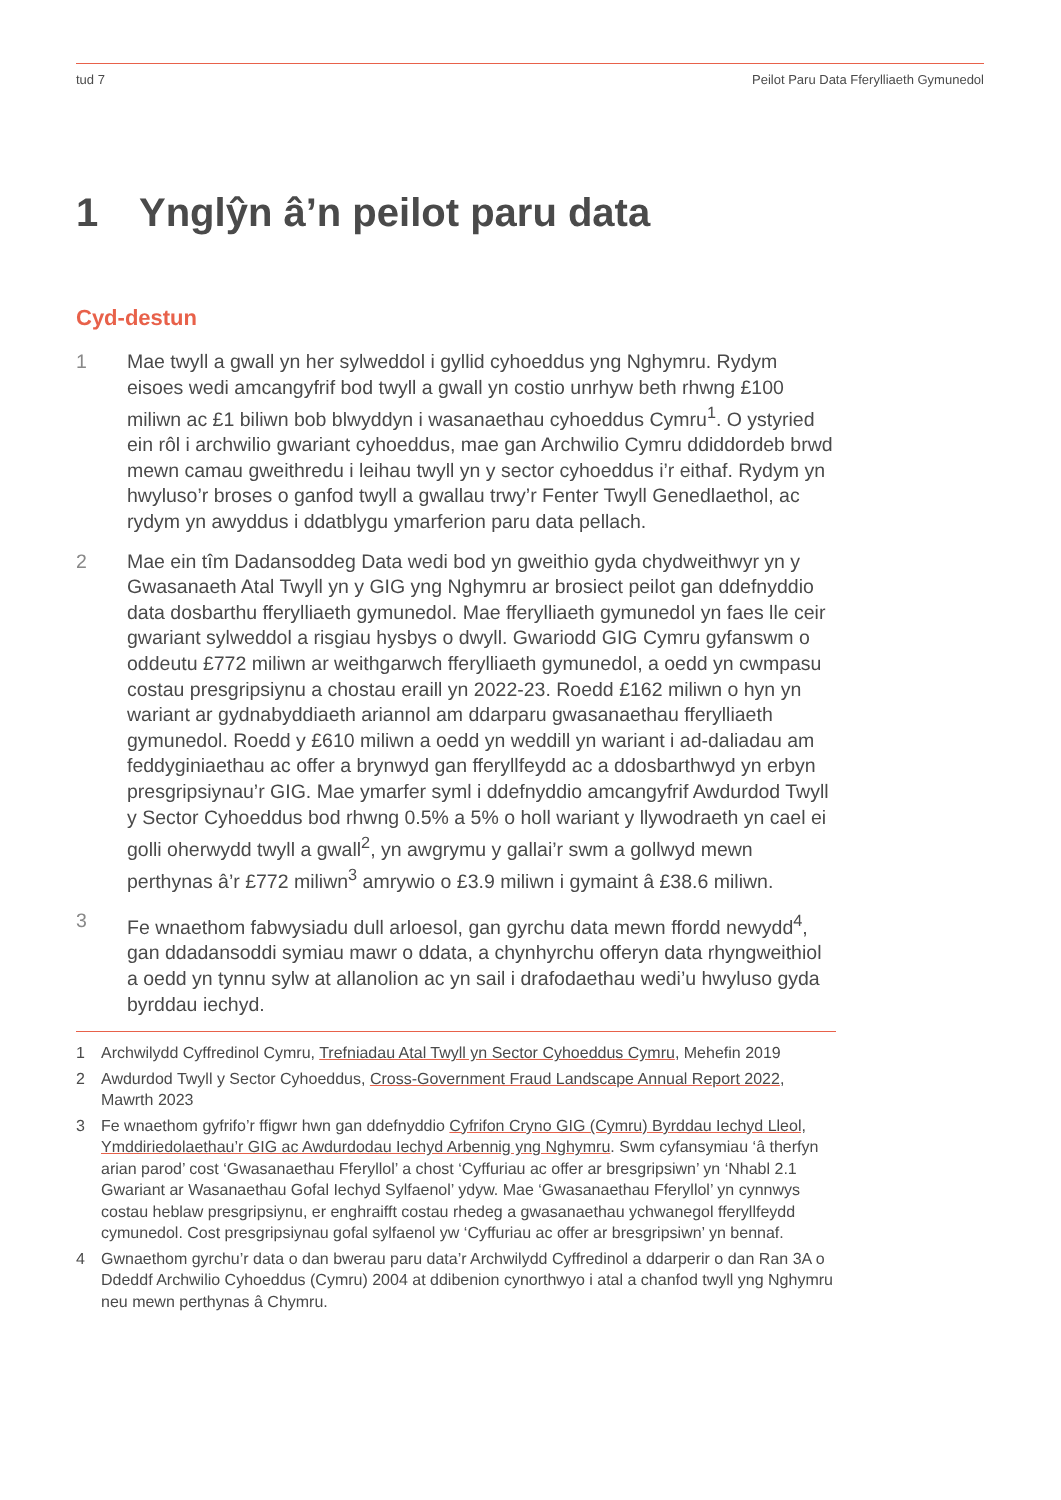tud 7 Peilot Paru Data Fferylliaeth Gymunedol
1 Ynglŷn â’n peilot paru data
Cyd-destun
1 Mae twyll a gwall yn her sylweddol i gyllid cyhoeddus yng Nghymru. Rydym eisoes wedi amcangyfrif bod twyll a gwall yn costio unrhyw beth rhwng £100 miliwn ac £1 biliwn bob blwyddyn i wasanaethau cyhoeddus Cymru<sup>1</sup>. O ystyried ein rôl i archwilio gwariant cyhoeddus, mae gan Archwilio Cymru ddiddordeb brwd mewn camau gweithredu i leihau twyll yn y sector cyhoeddus i’r eithaf. Rydym yn hwyluso’r broses o ganfod twyll a gwallau trwy’r Fenter Twyll Genedlaethol, ac rydym yn awyddus i ddatblygu ymarferion paru data pellach.
2 Mae ein tîm Dadansoddeg Data wedi bod yn gweithio gyda chydweithwyr yn y Gwasanaeth Atal Twyll yn y GIG yng Nghymru ar brosiect peilot gan ddefnyddio data dosbarthu fferylliaeth gymunedol. Mae fferylliaeth gymunedol yn faes lle ceir gwariant sylweddol a risgiau hysbys o dwyll. Gwariodd GIG Cymru gyfanswm o oddeutu £772 miliwn ar weithgarwch fferylliaeth gymunedol, a oedd yn cwmpasu costau presgripsiynu a chostau eraill yn 2022-23. Roedd £162 miliwn o hyn yn wariant ar gydnabyddiaeth ariannol am ddarparu gwasanaethau fferylliaeth gymunedol. Roedd y £610 miliwn a oedd yn weddill yn wariant i ad-daliadau am feddyginiaethau ac offer a brynwyd gan fferyllfeydd ac a ddosbarthwyd yn erbyn presgripsiynau’r GIG. Mae ymarfer syml i ddefnyddio amcangyfrif Awdurdod Twyll y Sector Cyhoeddus bod rhwng 0.5% a 5% o holl wariant y llywodraeth yn cael ei golli oherwydd twyll a gwall<sup>2</sup>, yn awgrymu y gallai’r swm a gollwyd mewn perthynas â’r £772 miliwn<sup>3</sup> amrywio o £3.9 miliwn i gymaint â £38.6 miliwn.
3 Fe wnaethom fabwysiadu dull arloesol, gan gyrchu data mewn ffordd newydd<sup>4</sup>, gan ddadansoddi symiau mawr o ddata, a chynhyrchu offeryn data rhyngweithiol a oedd yn tynnu sylw at allanolion ac yn sail i drafodaethau wedi’u hwyluso gyda byrddau iechyd.
1 Archwilydd Cyffredinol Cymru, Trefniadau Atal Twyll yn Sector Cyhoeddus Cymru, Mehefin 2019
2 Awdurdod Twyll y Sector Cyhoeddus, Cross-Government Fraud Landscape Annual Report 2022, Mawrth 2023
3 Fe wnaethom gyfrifo’r ffigwr hwn gan ddefnyddio Cyfrifon Cryno GIG (Cymru) Byrddau Iechyd Lleol, Ymddiriedolaethau’r GIG ac Awdurdodau Iechyd Arbennig yng Nghymru. Swm cyfansymiau ‘â therfyn arian parod’ cost ‘Gwasanaethau Fferyllol’ a chost ‘Cyffuriau ac offer ar bresgripsiwn’ yn ‘Nhabl 2.1 Gwariant ar Wasanaethau Gofal Iechyd Sylfaenol’ ydyw. Mae ‘Gwasanaethau Fferyllol’ yn cynnwys costau heblaw presgripsiynu, er enghraifft costau rhedeg a gwasanaethau ychwanegol fferyllfeydd cymunedol. Cost presgripsiynau gofal sylfaenol yw ‘Cyffuriau ac offer ar bresgripsiwn’ yn bennaf.
4 Gwnaethom gyrchu’r data o dan bwerau paru data’r Archwilydd Cyffredinol a ddarperir o dan Ran 3A o Ddeddf Archwilio Cyhoeddus (Cymru) 2004 at ddibenion cynorthwyo i atal a chanfod twyll yng Nghymru neu mewn perthynas â Chymru.